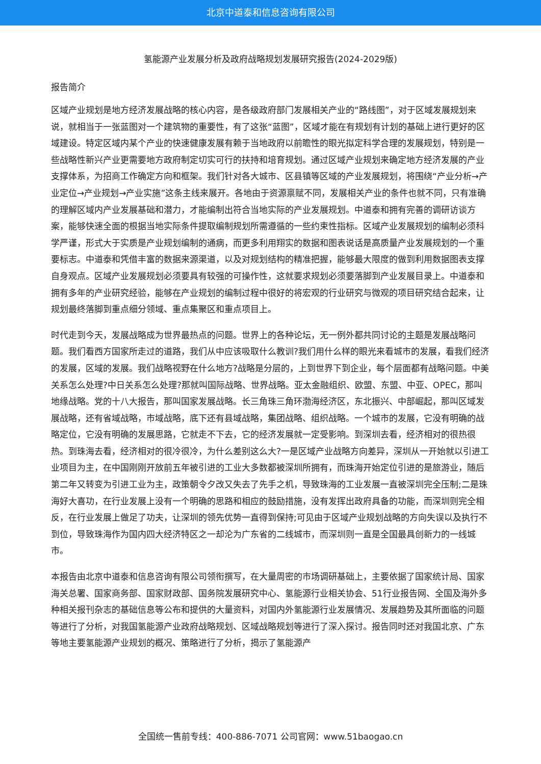北京中道泰和信息咨询有限公司
氢能源产业发展分析及政府战略规划发展研究报告(2024-2029版)
报告简介
区域产业规划是地方经济发展战略的核心内容，是各级政府部门发展相关产业的“路线图”，对于区域发展规划来说，就相当于一张蓝图对一个建筑物的重要性，有了这张“蓝图”，区域才能在有规划有计划的基础上进行更好的区域建设。特定区域内某个产业的快速健康发展有赖于当地政府以前瞻性的眼光拟定科学合理的发展规划，特别是一些战略性新兴产业更需要地方政府制定切实可行的扶持和培育规划。通过区域产业规划来确定地方经济发展的产业支撑体系，为招商工作确定方向和框架。我们针对各大城市、区县镇等区域的产业发展规划，将围绕“产业分析→产业定位→产业规划→产业实施”这条主线来展开。各地由于资源禀赋不同，发展相关产业的条件也就不同，只有准确的理解区域内产业发展基础和潜力，才能编制出符合当地实际的产业发展规划。中道泰和拥有完善的调研访谈方案，能够快速全面的根据当地实际条件提取编制规划所需遵循的一些约束性指标。区域产业发展规划的编制必须科学严谨，形式大于实质是产业规划编制的通病，而更多利用翔实的数据和图表说话是高质量产业发展规划的一个重要标志。中道泰和凭借丰富的数据来源渠道，以及对规划结构的精准把握，能够最大限度的做到利用数据图表支撑自身观点。区域产业发展规划必须要具有较强的可操作性，这就要求规划必须要落脚到产业发展目录上。中道泰和拥有多年的产业研究经验，能够在产业规划的编制过程中很好的将宏观的行业研究与微观的项目研究结合起来，让规划最终落脚到重点细分领域、重点集聚区和重点项目上。
时代走到今天，发展战略成为世界最热点的问题。世界上的各种论坛，无一例外都共同讨论的主题是发展战略问题。我们看西方国家所走过的道路，我们从中应该吸取什么教训?我们用什么样的眼光来看城市的发展，看我们经济的发展，区域的发展。我们战略视野在什么地方?战略是分层的，上到世界下到企业，每个层面都有战略问题。中美关系怎么处理?中日关系怎么处理?那就叫国际战略、世界战略。亚太金融组织、欧盟、东盟、中亚、OPEC，那叫地缘战略。党的十八大报告，那叫国家发展战略。长三角珠三角环渤海经济区，东北振兴、中部崛起，那叫区域发展战略，还有省域战略，市域战略，底下还有县域战略，集团战略、组织战略。一个城市的发展，它没有明确的战略定位，它没有明确的发展思路，它就走不下去，它的经济发展就一定受影响。到深圳去看，经济相对的很热很热。到珠海去看，经济相对的很冷很冷，为什么差别这么大?一是区域产业战略方向差异，深圳从一开始就以引进工业项目为主，在中国刚刚开放前五年被引进的工业大多数都被深圳所拥有，而珠海开始定位引进的是旅游业，随后第二年又转变为引进工业为主，政策朝令夕改又失去了先手之机，导致珠海的工业发展一直被深圳完全压制;二是珠海好大喜功，在行业发展上没有一个明确的思路和相应的鼓励措施，没有发挥出政府具备的功能，而深圳则完全相反，在行业发展上做足了功夫，让深圳的领先优势一直得到保持;可见由于区域产业规划战略的方向失误以及执行不到位，导致珠海作为国内四大经济特区之一却沦为广东省的二线城市，而深圳则一直是全国最具创新力的一线城市。
本报告由北京中道泰和信息咨询有限公司领衔撰写，在大量周密的市场调研基础上，主要依据了国家统计局、国家海关总署、国家商务部、国家财政部、国务院发展研究中心、氢能源行业相关协会、51行业报告网、全国及海外多种相关报刊杂志的基础信息等公布和提供的大量资料，对国内外氢能源行业发展情况、发展趋势及其所面临的问题等进行了分析，对我国氢能源产业政府战略规划、区域战略规划等进行了深入探讨。报告同时还对我国北京、广东等地主要氢能源产业规划的概况、策略进行了分析，揭示了氢能源产
全国统一售前专线：400-886-7071 公司官网：www.51baogao.cn